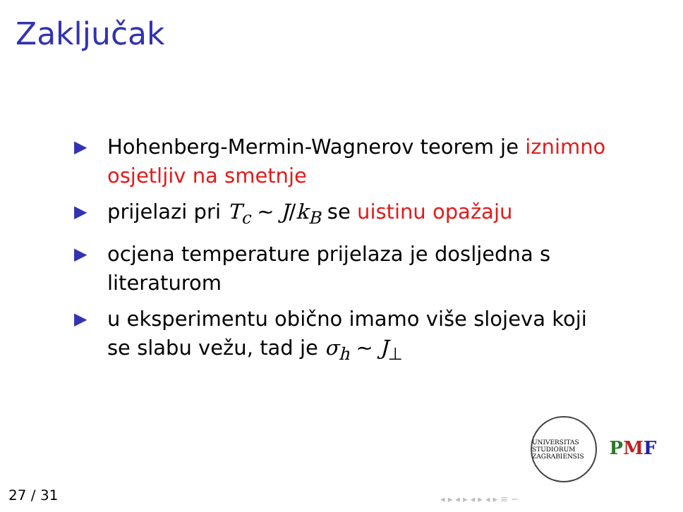Zaključak
▶ Hohenberg-Mermin-Wagnerov teorem je iznimno osjetljiv na smetnje
▶ prijelazi pri T<sub>c</sub> ∼ J/k<sub>B</sub> se uistinu opažaju
▶ ocjena temperature prijelaza je dosljedna s literaturom
▶ u eksperimentu obično imamo više slojeva koji se slabu vežu, tad je σ<sub>h</sub> ∼ J<sub>⊥</sub>
UNIVERSITAS STUDIORUM ZAGRABIENSIS
PMF
27 / 31 ◂ ▸ ◂ ▸ ◂ ▸ ◂ ▸ ≡ ∽